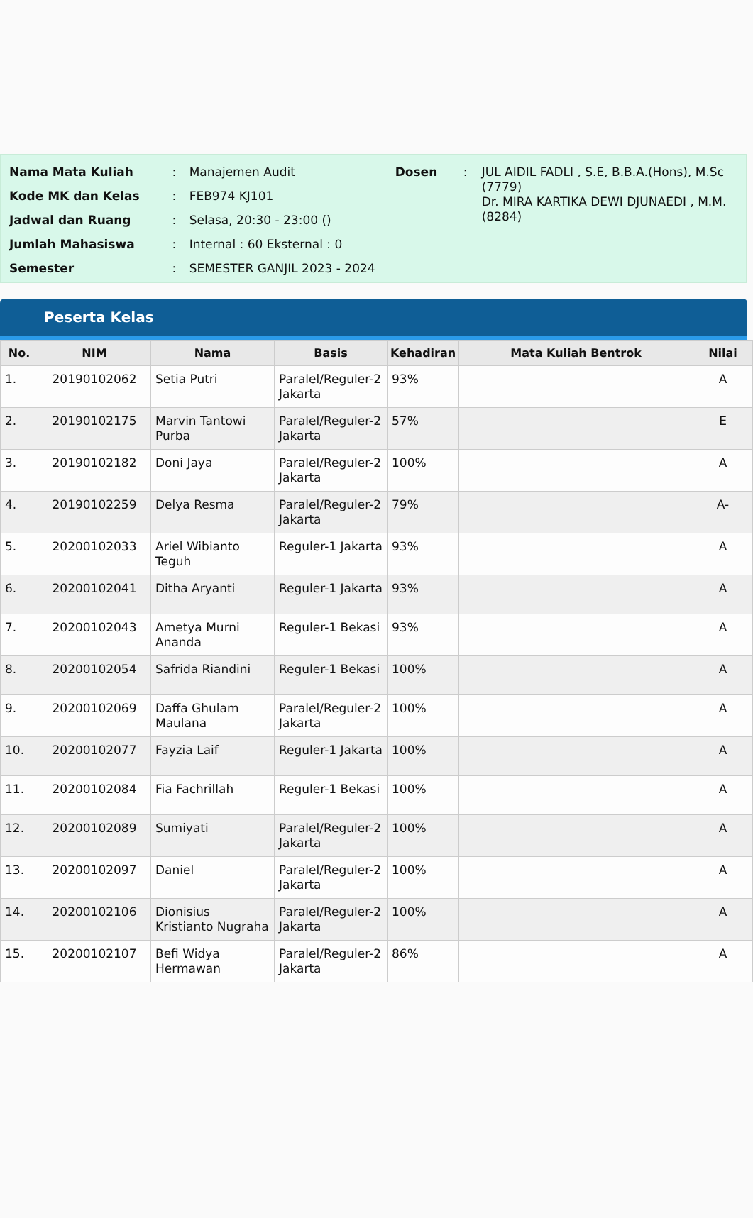| Nama Mata Kuliah | : | Manajemen Audit |
| Kode MK dan Kelas | : | FEB974 KJ101 |
| Jadwal dan Ruang | : | Selasa, 20:30 - 23:00 () |
| Jumlah Mahasiswa | : | Internal : 60 Eksternal : 0 |
| Semester | : | SEMESTER GANJIL 2023 - 2024 |
| Dosen | : | JUL AIDIL FADLI , S.E, B.B.A.(Hons), M.Sc (7779) Dr. MIRA KARTIKA DEWI DJUNAEDI , M.M. (8284) |
Peserta Kelas
| No. | NIM | Nama | Basis | Kehadiran | Mata Kuliah Bentrok | Nilai |
| --- | --- | --- | --- | --- | --- | --- |
| 1. | 20190102062 | Setia Putri | Paralel/Reguler-2 Jakarta | 93% | | A |
| 2. | 20190102175 | Marvin Tantowi Purba | Paralel/Reguler-2 Jakarta | 57% | | E |
| 3. | 20190102182 | Doni Jaya | Paralel/Reguler-2 Jakarta | 100% | | A |
| 4. | 20190102259 | Delya Resma | Paralel/Reguler-2 Jakarta | 79% | | A- |
| 5. | 20200102033 | Ariel Wibianto Teguh | Reguler-1 Jakarta | 93% | | A |
| 6. | 20200102041 | Ditha Aryanti | Reguler-1 Jakarta | 93% | | A |
| 7. | 20200102043 | Ametya Murni Ananda | Reguler-1 Bekasi | 93% | | A |
| 8. | 20200102054 | Safrida Riandini | Reguler-1 Bekasi | 100% | | A |
| 9. | 20200102069 | Daffa Ghulam Maulana | Paralel/Reguler-2 Jakarta | 100% | | A |
| 10. | 20200102077 | Fayzia Laif | Reguler-1 Jakarta | 100% | | A |
| 11. | 20200102084 | Fia Fachrillah | Reguler-1 Bekasi | 100% | | A |
| 12. | 20200102089 | Sumiyati | Paralel/Reguler-2 Jakarta | 100% | | A |
| 13. | 20200102097 | Daniel | Paralel/Reguler-2 Jakarta | 100% | | A |
| 14. | 20200102106 | Dionisius Kristianto Nugraha | Paralel/Reguler-2 Jakarta | 100% | | A |
| 15. | 20200102107 | Befi Widya Hermawan | Paralel/Reguler-2 Jakarta | 86% | | A |